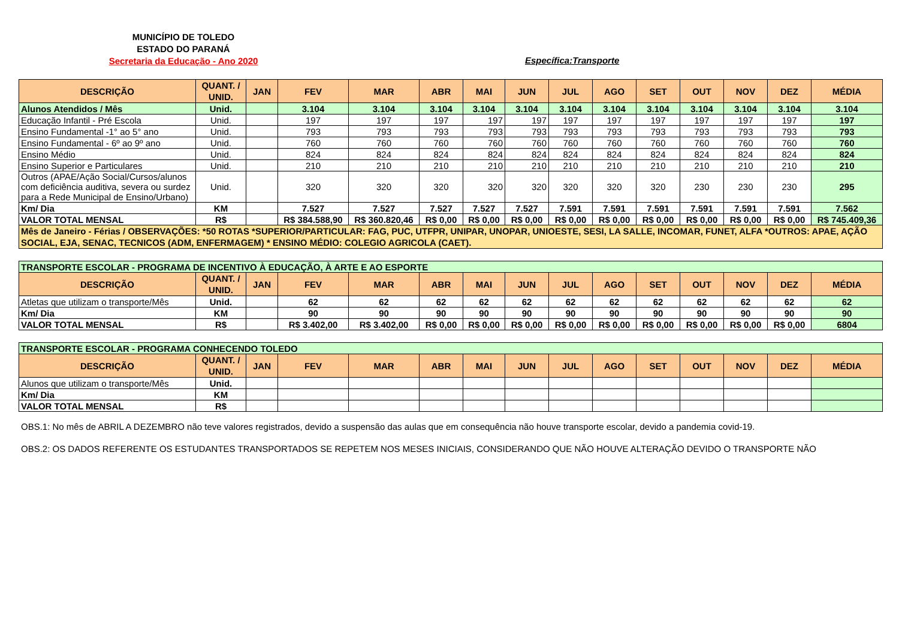MUNICÍPIO DE TOLEDO
ESTADO DO PARANÁ
Secretaria da Educação - Ano 2020
Específica:Transporte
| DESCRIÇÃO | QUANT. / UNID. | JAN | FEV | MAR | ABR | MAI | JUN | JUL | AGO | SET | OUT | NOV | DEZ | MÉDIA |
| --- | --- | --- | --- | --- | --- | --- | --- | --- | --- | --- | --- | --- | --- | --- |
| Alunos Atendidos / Mês | Unid. | | 3.104 | 3.104 | 3.104 | 3.104 | 3.104 | 3.104 | 3.104 | 3.104 | 3.104 | 3.104 | 3.104 | 3.104 |
| Educação Infantil - Pré Escola | Unid. | | 197 | 197 | 197 | 197 | 197 | 197 | 197 | 197 | 197 | 197 | 197 | 197 |
| Ensino Fundamental -1° ao 5° ano | Unid. | | 793 | 793 | 793 | 793 | 793 | 793 | 793 | 793 | 793 | 793 | 793 | 793 |
| Ensino Fundamental - 6º ao 9º ano | Unid. | | 760 | 760 | 760 | 760 | 760 | 760 | 760 | 760 | 760 | 760 | 760 | 760 |
| Ensino Médio | Unid. | | 824 | 824 | 824 | 824 | 824 | 824 | 824 | 824 | 824 | 824 | 824 | 824 |
| Ensino Superior e Particulares | Unid. | | 210 | 210 | 210 | 210 | 210 | 210 | 210 | 210 | 210 | 210 | 210 | 210 |
| Outros (APAE/Ação Social/Cursos/alunos com deficiência auditiva, severa ou surdez para a Rede Municipal de Ensino/Urbano) | Unid. | | 320 | 320 | 320 | 320 | 320 | 320 | 320 | 320 | 230 | 230 | 230 | 295 |
| Km/ Dia | KM | | 7.527 | 7.527 | 7.527 | 7.527 | 7.527 | 7.591 | 7.591 | 7.591 | 7.591 | 7.591 | 7.591 | 7.562 |
| VALOR TOTAL MENSAL | R$ | | R$ 384.588,90 | R$ 360.820,46 | R$ 0,00 | R$ 0,00 | R$ 0,00 | R$ 0,00 | R$ 0,00 | R$ 0,00 | R$ 0,00 | R$ 0,00 | R$ 0,00 | R$ 745.409,36 |
| Mês de Janeiro - Férias / OBSERVAÇÕES: *50 ROTAS *SUPERIOR/PARTICULAR: FAG, PUC, UTFPR, UNIPAR, UNOPAR, UNIOESTE, SESI, LA SALLE, INCOMAR, FUNET, ALFA *OUTROS: APAE, AÇÃO SOCIAL, EJA, SENAC, TECNICOS (ADM, ENFERMAGEM) * ENSINO MÉDIO: COLEGIO AGRICOLA (CAET). | | | | | | | | | | | | | | |
| TRANSPORTE ESCOLAR - PROGRAMA DE INCENTIVO À EDUCAÇÃO, À ARTE E AO ESPORTE | | | | | | | | | | | | | | |
| DESCRIÇÃO | QUANT. / UNID. | JAN | FEV | MAR | ABR | MAI | JUN | JUL | AGO | SET | OUT | NOV | DEZ | MÉDIA |
| Atletas que utilizam o transporte/Mês | Unid. | | 62 | 62 | 62 | 62 | 62 | 62 | 62 | 62 | 62 | 62 | 62 | 62 |
| Km/ Dia | KM | | 90 | 90 | 90 | 90 | 90 | 90 | 90 | 90 | 90 | 90 | 90 | 90 |
| VALOR TOTAL MENSAL | R$ | | R$ 3.402,00 | R$ 3.402,00 | R$ 0,00 | R$ 0,00 | R$ 0,00 | R$ 0,00 | R$ 0,00 | R$ 0,00 | R$ 0,00 | R$ 0,00 | R$ 0,00 | 6804 |
| TRANSPORTE ESCOLAR - PROGRAMA CONHECENDO TOLEDO | | | | | | | | | | | | | | |
| DESCRIÇÃO | QUANT. / UNID. | JAN | FEV | MAR | ABR | MAI | JUN | JUL | AGO | SET | OUT | NOV | DEZ | MÉDIA |
| Alunos que utilizam o transporte/Mês | Unid. | | | | | | | | | | | | | |
| Km/ Dia | KM | | | | | | | | | | | | | |
| VALOR TOTAL MENSAL | R$ | | | | | | | | | | | | | |
OBS.1: No mês de ABRIL A DEZEMBRO não teve valores registrados, devido a suspensão das aulas que em consequência não houve transporte escolar, devido a pandemia covid-19.
OBS.2: OS DADOS REFERENTE OS ESTUDANTES TRANSPORTADOS SE REPETEM NOS MESES INICIAIS, CONSIDERANDO QUE NÃO HOUVE ALTERAÇÃO DEVIDO O TRANSPORTE NÃO